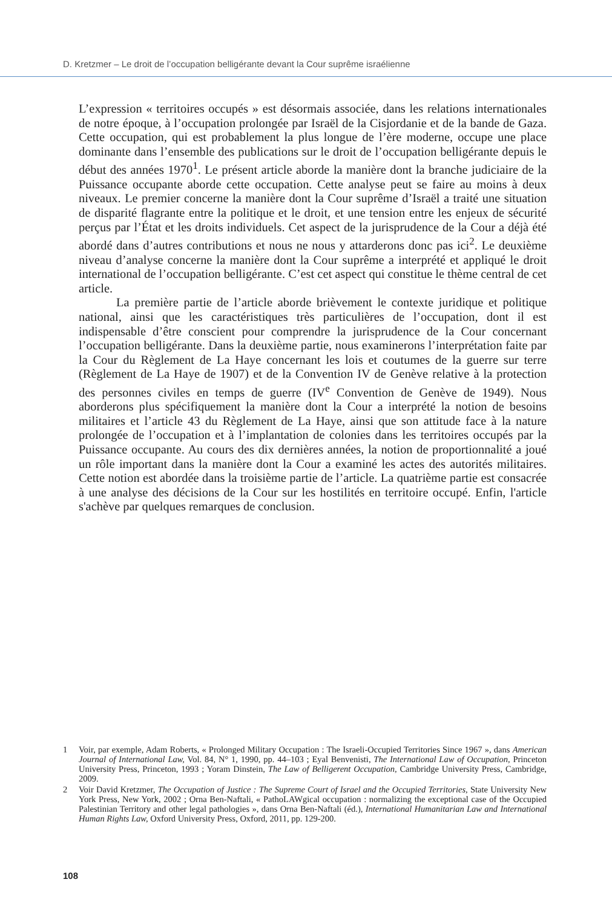D. Kretzmer – Le droit de l’occupation belligérante devant la Cour suprême israélienne
L’expression « territoires occupés » est désormais associée, dans les relations internationales de notre époque, à l’occupation prolongée par Israël de la Cisjordanie et de la bande de Gaza. Cette occupation, qui est probablement la plus longue de l’ère moderne, occupe une place dominante dans l’ensemble des publications sur le droit de l’occupation belligérante depuis le début des années 1970<sup>1</sup>. Le présent article aborde la manière dont la branche judiciaire de la Puissance occupante aborde cette occupation. Cette analyse peut se faire au moins à deux niveaux. Le premier concerne la manière dont la Cour suprême d’Israël a traité une situation de disparité flagrante entre la politique et le droit, et une tension entre les enjeux de sécurité perçus par l’État et les droits individuels. Cet aspect de la jurisprudence de la Cour a déjà été abordé dans d’autres contributions et nous ne nous y attarderons donc pas ici<sup>2</sup>. Le deuxième niveau d’analyse concerne la manière dont la Cour suprême a interprété et appliqué le droit international de l’occupation belligérante. C’est cet aspect qui constitue le thème central de cet article.
La première partie de l’article aborde brièvement le contexte juridique et politique national, ainsi que les caractéristiques très particulières de l’occupation, dont il est indispensable d’être conscient pour comprendre la jurisprudence de la Cour concernant l’occupation belligérante. Dans la deuxième partie, nous examinerons l’interprétation faite par la Cour du Règlement de La Haye concernant les lois et coutumes de la guerre sur terre (Règlement de La Haye de 1907) et de la Convention IV de Genève relative à la protection des personnes civiles en temps de guerre (IV<sup>e</sup> Convention de Genève de 1949). Nous aborderons plus spécifiquement la manière dont la Cour a interprété la notion de besoins militaires et l’article 43 du Règlement de La Haye, ainsi que son attitude face à la nature prolongée de l’occupation et à l’implantation de colonies dans les territoires occupés par la Puissance occupante. Au cours des dix dernières années, la notion de proportionnalité a joué un rôle important dans la manière dont la Cour a examiné les actes des autorités militaires. Cette notion est abordée dans la troisième partie de l’article. La quatrième partie est consacrée à une analyse des décisions de la Cour sur les hostilités en territoire occupé. Enfin, l'article s'achève par quelques remarques de conclusion.
1 Voir, par exemple, Adam Roberts, « Prolonged Military Occupation : The Israeli-Occupied Territories Since 1967 », dans American Journal of International Law, Vol. 84, N° 1, 1990, pp. 44–103 ; Eyal Benvenisti, The International Law of Occupation, Princeton University Press, Princeton, 1993 ; Yoram Dinstein, The Law of Belligerent Occupation, Cambridge University Press, Cambridge, 2009.
2 Voir David Kretzmer, The Occupation of Justice : The Supreme Court of Israel and the Occupied Territories, State University New York Press, New York, 2002 ; Orna Ben-Naftali, « PathoLAWgical occupation : normalizing the exceptional case of the Occupied Palestinian Territory and other legal pathologies », dans Orna Ben-Naftali (éd.), International Humanitarian Law and International Human Rights Law, Oxford University Press, Oxford, 2011, pp. 129-200.
108